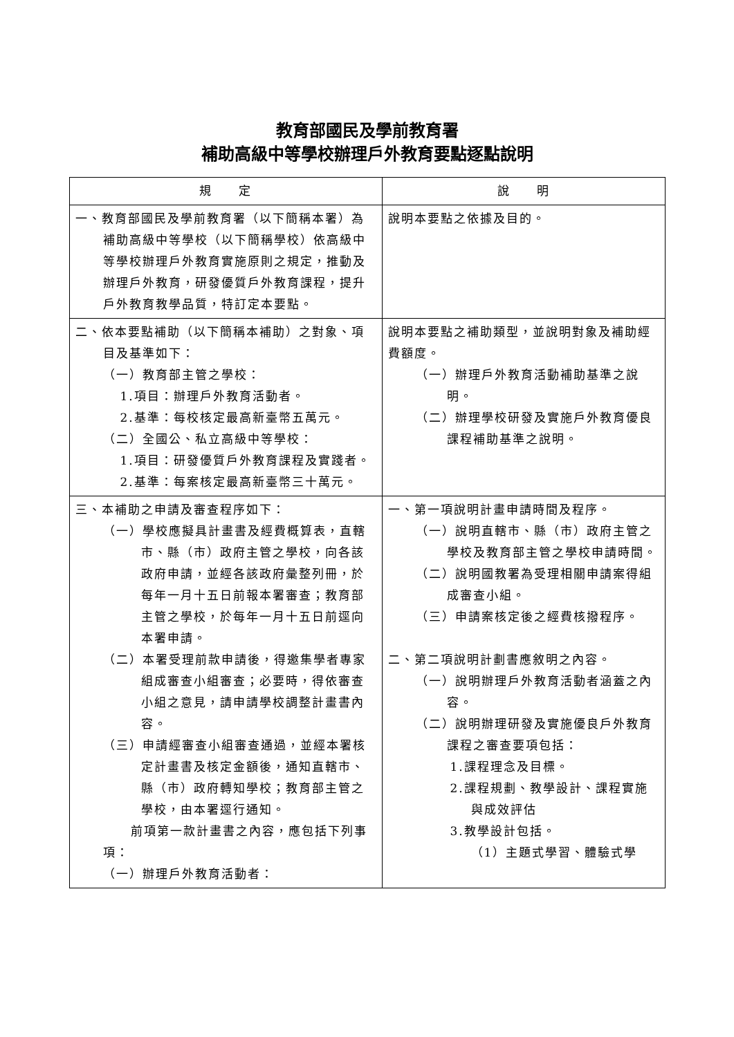教育部國民及學前教育署
補助高級中等學校辦理戶外教育要點逐點說明
| 規 定 | 說 明 |
| --- | --- |
| 一、教育部國民及學前教育署（以下簡稱本署）為補助高級中等學校（以下簡稱學校）依高級中等學校辦理戶外教育實施原則之規定，推動及辦理戶外教育，研發優質戶外教育課程，提升戶外教育教學品質，特訂定本要點。 | 說明本要點之依據及目的。 |
| 二、依本要點補助（以下簡稱本補助）之對象、項目及基準如下： （一）教育部主管之學校： 1.項目：辦理戶外教育活動者。 2.基準：每校核定最高新臺幣五萬元。 （二）全國公、私立高級中等學校： 1.項目：研發優質戶外教育課程及實踐者。 2.基準：每案核定最高新臺幣三十萬元。 | 說明本要點之補助類型，並說明對象及補助經費額度。 （一）辦理戶外教育活動補助基準之說明。 （二）辦理學校研發及實施戶外教育優良課程補助基準之說明。 |
| 三、本補助之申請及審查程序如下： （一）學校應擬具計畫書及經費概算表，直轄市、縣（市）政府主管之學校，向各該政府申請，並經各該政府彙整列冊，於每年一月十五日前報本署審查；教育部主管之學校，於每年一月十五日前逕向本署申請。 （二）本署受理前款申請後，得邀集學者專家組成審查小組審查；必要時，得依審查小組之意見，請申請學校調整計畫書內容。 （三）申請經審查小組審查通過，並經本署核定計畫書及核定金額後，通知直轄市、縣（市）政府轉知學校；教育部主管之學校，由本署逕行通知。 前項第一款計畫書之內容，應包括下列事項： （一）辦理戶外教育活動者： | 一、第一項說明計畫申請時間及程序。 （一）說明直轄市、縣（市）政府主管之學校及教育部主管之學校申請時間。 （二）說明國教署為受理相關申請案得組成審查小組。 （三）申請案核定後之經費核撥程序。 二、第二項說明計劃書應敘明之內容。 （一）說明辦理戶外教育活動者涵蓋之內容。 （二）說明辦理研發及實施優良戶外教育課程之審查要項包括： 1.課程理念及目標。 2.課程規劃、教學設計、課程實施與成效評估 3.教學設計包括。 （1）主題式學習、體驗式學 |